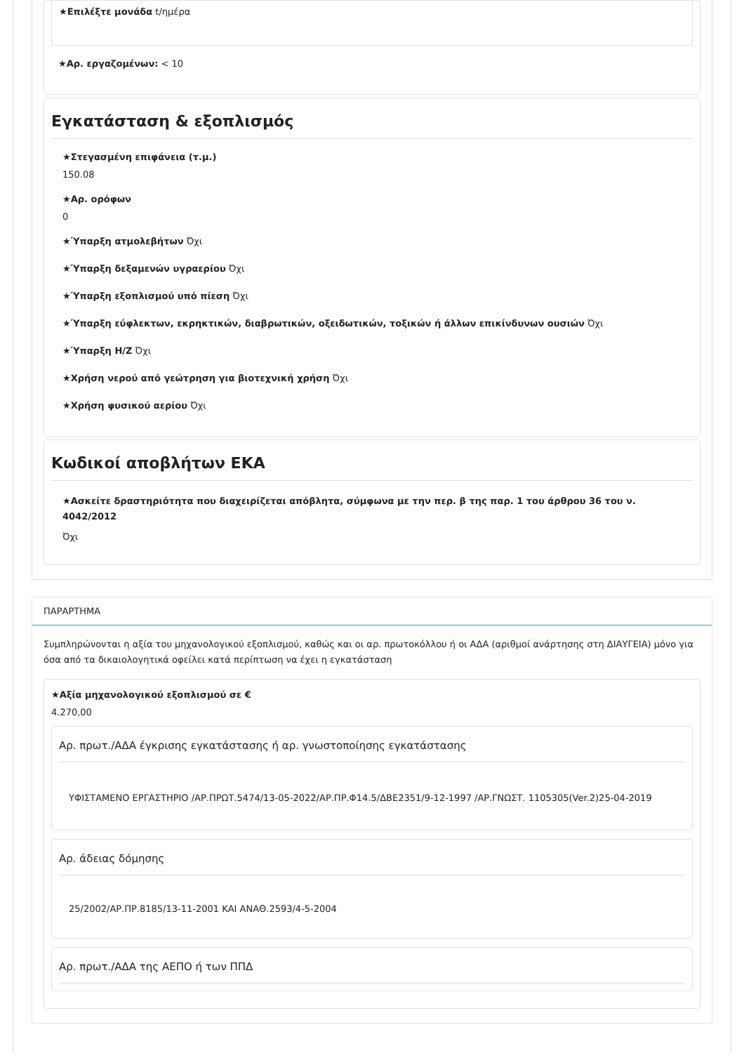★Επιλέξτε μονάδα t/ημέρα
★Αρ. εργαζομένων: < 10
Εγκατάσταση & εξοπλισμός
★Στεγασμένη επιφάνεια (τ.μ.)
150.08
★Αρ. ορόφων
0
★Ύπαρξη ατμολεβήτων Όχι
★Ύπαρξη δεξαμενών υγραερίου Όχι
★Ύπαρξη εξοπλισμού υπό πίεση Όχι
★Ύπαρξη εύφλεκτων, εκρηκτικών, διαβρωτικών, οξειδωτικών, τοξικών ή άλλων επικίνδυνων ουσιών Όχι
★Ύπαρξη Η/Ζ Όχι
★Χρήση νερού από γεώτρηση για βιοτεχνική χρήση Όχι
★Χρήση φυσικού αερίου Όχι
Κωδικοί αποβλήτων ΕΚΑ
★Ασκείτε δραστηριότητα που διαχειρίζεται απόβλητα, σύμφωνα με την περ. β της παρ. 1 του άρθρου 36 του ν. 4042/2012
Όχι
ΠΑΡΑΡΤΗΜΑ
Συμπληρώνονται η αξία του μηχανολογικού εξοπλισμού, καθώς και οι αρ. πρωτοκόλλου ή οι ΑΔΑ (αριθμοί ανάρτησης στη ΔΙΑΥΓΕΙΑ) μόνο για όσα από τα δικαιολογητικά οφείλει κατά περίπτωση να έχει η εγκατάσταση
★Αξία μηχανολογικού εξοπλισμού σε €
4.270,00
Αρ. πρωτ./ΑΔΑ έγκρισης εγκατάστασης ή αρ. γνωστοποίησης εγκατάστασης
ΥΦΙΣΤΑΜΕΝΟ ΕΡΓΑΣΤΗΡΙΟ /ΑΡ.ΠΡΩΤ.5474/13-05-2022/ΑΡ.ΠΡ.Φ14.5/ΔΒΕ2351/9-12-1997 /ΑΡ.ΓΝΩΣΤ. 1105305(Ver.2)25-04-2019
Αρ. άδειας δόμησης
25/2002/ΑΡ.ΠΡ.8185/13-11-2001 ΚΑΙ ΑΝΑΘ.2593/4-5-2004
Αρ. πρωτ./ΑΔΑ της ΑΕΠΟ ή των ΠΠΔ